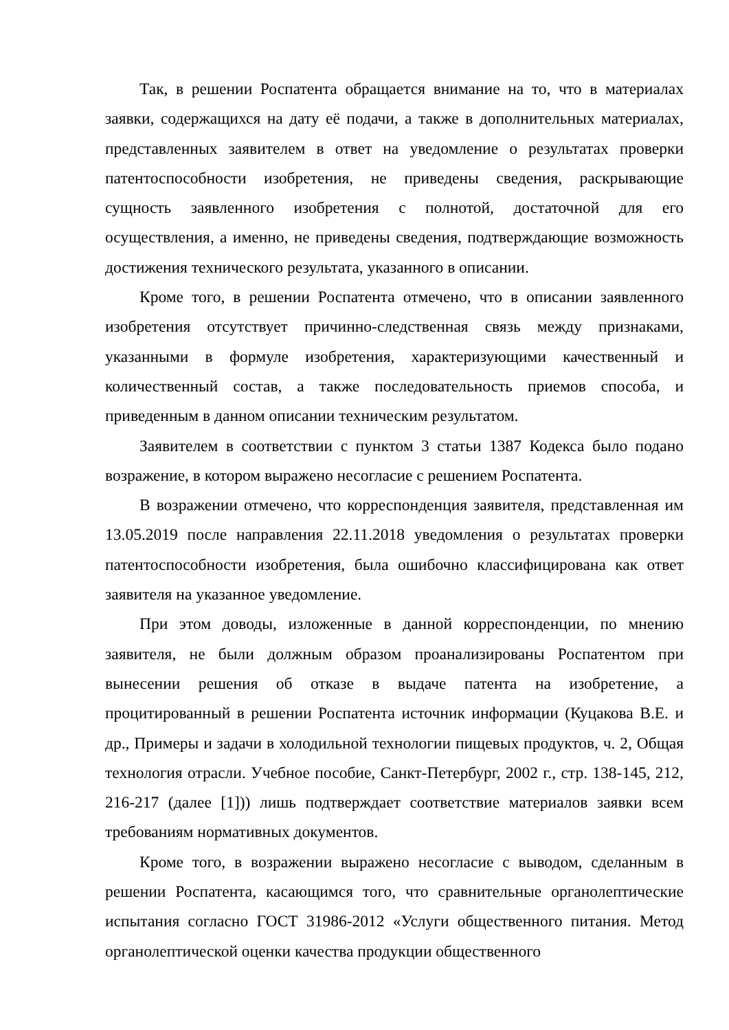Так, в решении Роспатента обращается внимание на то, что в материалах заявки, содержащихся на дату её подачи, а также в дополнительных материалах, представленных заявителем в ответ на уведомление о результатах проверки патентоспособности изобретения, не приведены сведения, раскрывающие сущность заявленного изобретения с полнотой, достаточной для его осуществления, а именно, не приведены сведения, подтверждающие возможность достижения технического результата, указанного в описании.
Кроме того, в решении Роспатента отмечено, что в описании заявленного изобретения отсутствует причинно-следственная связь между признаками, указанными в формуле изобретения, характеризующими качественный и количественный состав, а также последовательность приемов способа, и приведенным в данном описании техническим результатом.
Заявителем в соответствии с пунктом 3 статьи 1387 Кодекса было подано возражение, в котором выражено несогласие с решением Роспатента.
В возражении отмечено, что корреспонденция заявителя, представленная им 13.05.2019 после направления 22.11.2018 уведомления о результатах проверки патентоспособности изобретения, была ошибочно классифицирована как ответ заявителя на указанное уведомление.
При этом доводы, изложенные в данной корреспонденции, по мнению заявителя, не были должным образом проанализированы Роспатентом при вынесении решения об отказе в выдаче патента на изобретение, а процитированный в решении Роспатента источник информации (Куцакова В.Е. и др., Примеры и задачи в холодильной технологии пищевых продуктов, ч. 2, Общая технология отрасли. Учебное пособие, Санкт-Петербург, 2002 г., стр. 138-145, 212, 216-217 (далее [1])) лишь подтверждает соответствие материалов заявки всем требованиям нормативных документов.
Кроме того, в возражении выражено несогласие с выводом, сделанным в решении Роспатента, касающимся того, что сравнительные органолептические испытания согласно ГОСТ 31986-2012 «Услуги общественного питания. Метод органолептической оценки качества продукции общественного